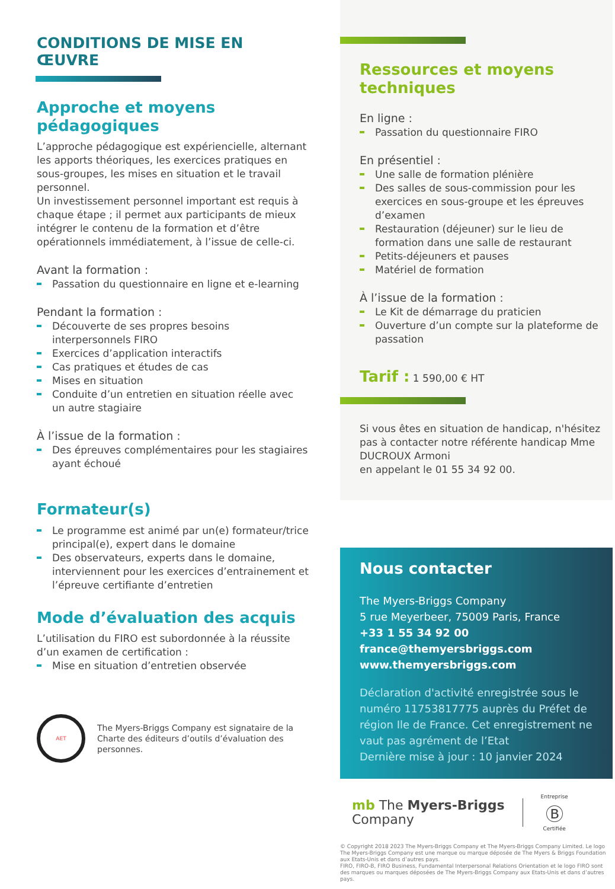CONDITIONS DE MISE EN ŒUVRE
Approche et moyens pédagogiques
L’approche pédagogique est expériencielle, alternant les apports théoriques, les exercices pratiques en sous-groupes, les mises en situation et le travail personnel.
Un investissement personnel important est requis à chaque étape ; il permet aux participants de mieux intégrer le contenu de la formation et d’être opérationnels immédiatement, à l’issue de celle-ci.
Avant la formation :
Passation du questionnaire en ligne et e-learning
Pendant la formation :
Découverte de ses propres besoins interpersonnels FIRO
Exercices d’application interactifs
Cas pratiques et études de cas
Mises en situation
Conduite d’un entretien en situation réelle avec un autre stagiaire
À l’issue de la formation :
Des épreuves complémentaires pour les stagiaires ayant échoué
Formateur(s)
Le programme est animé par un(e) formateur/trice principal(e), expert dans le domaine
Des observateurs, experts dans le domaine, interviennent pour les exercices d’entrainement et l’épreuve certifiante d’entretien
Mode d’évaluation des acquis
L’utilisation du FIRO est subordonnée à la réussite d’un examen de certification :
Mise en situation d’entretien observée
AET
The Myers-Briggs Company est signataire de la Charte des éditeurs d’outils d’évaluation des personnes.
Ressources et moyens techniques
En ligne :
Passation du questionnaire FIRO
En présentiel :
Une salle de formation plénière
Des salles de sous-commission pour les exercices en sous-groupe et les épreuves d’examen
Restauration (déjeuner) sur le lieu de formation dans une salle de restaurant
Petits-déjeuners et pauses
Matériel de formation
À l’issue de la formation :
Le Kit de démarrage du praticien
Ouverture d’un compte sur la plateforme de passation
Tarif : 1 590,00 € HT
Si vous êtes en situation de handicap, n'hésitez pas à contacter notre référente handicap Mme DUCROUX Armoni
en appelant le 01 55 34 92 00.
Nous contacter
The Myers-Briggs Company
5 rue Meyerbeer, 75009 Paris, France
+33 1 55 34 92 00
france@themyersbriggs.com
www.themyersbriggs.com
Déclaration d'activité enregistrée sous le numéro 11753817775 auprès du Préfet de région Ile de France. Cet enregistrement ne vaut pas agrément de l’Etat
Dernière mise à jour : 10 janvier 2024
mb The Myers-Briggs
Company
Entreprise
Ⓑ
Certifiée
© Copyright 2018 2023 The Myers-Briggs Company et The Myers-Briggs Company Limited. Le logo The Myers-Briggs Company est une marque ou marque déposée de The Myers & Briggs Foundation aux Etats-Unis et dans d’autres pays.
FIRO, FIRO-B, FIRO Business, Fundamental Interpersonal Relations Orientation et le logo FIRO sont des marques ou marques déposées de The Myers-Briggs Company aux Etats-Unis et dans d’autres pays.